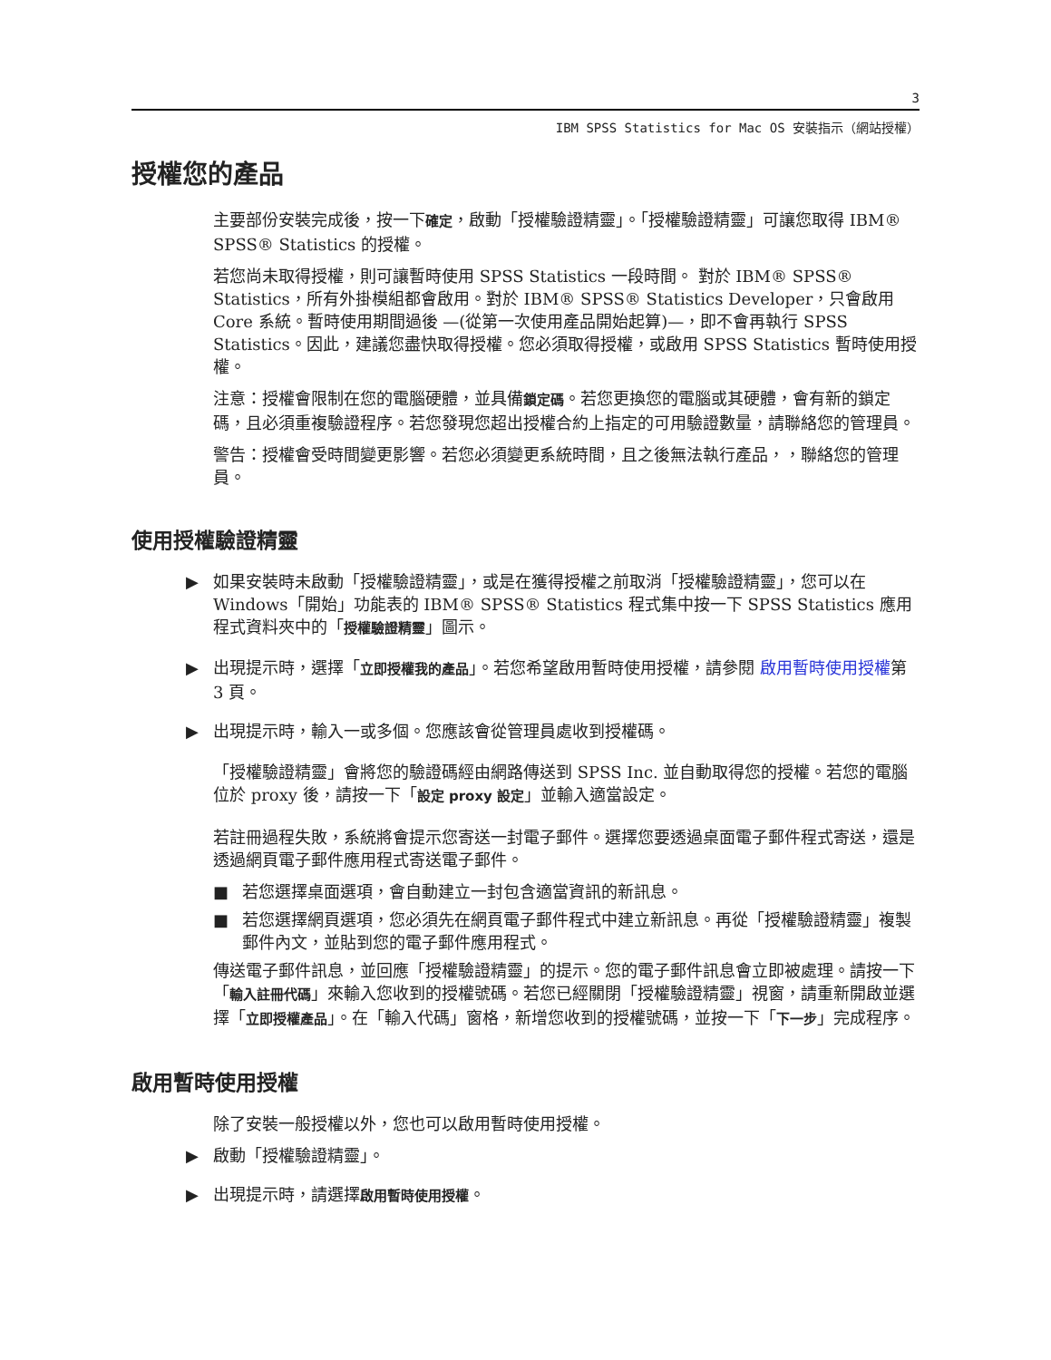3
IBM SPSS Statistics for Mac OS 安裝指示（網站授權）
授權您的產品
主要部份安裝完成後，按一下確定，啟動「授權驗證精靈」。「授權驗證精靈」可讓您取得 IBM® SPSS® Statistics 的授權。
若您尚未取得授權，則可讓暫時使用 SPSS Statistics 一段時間。 對於 IBM® SPSS® Statistics，所有外掛模組都會啟用。對於 IBM® SPSS® Statistics Developer，只會啟用 Core 系統。暫時使用期間過後 —(從第一次使用產品開始起算)—，即不會再執行 SPSS Statistics。因此，建議您盡快取得授權。您必須取得授權，或啟用 SPSS Statistics 暫時使用授權。
注意：授權會限制在您的電腦硬體，並具備鎖定碼。若您更換您的電腦或其硬體，會有新的鎖定碼，且必須重複驗證程序。若您發現您超出授權合約上指定的可用驗證數量，請聯絡您的管理員。
警告：授權會受時間變更影響。若您必須變更系統時間，且之後無法執行產品，，聯絡您的管理員。
使用授權驗證精靈
▶ 如果安裝時未啟動「授權驗證精靈」，或是在獲得授權之前取消「授權驗證精靈」，您可以在 Windows「開始」功能表的 IBM® SPSS® Statistics 程式集中按一下 SPSS Statistics 應用程式資料夾中的「授權驗證精靈」圖示。
▶ 出現提示時，選擇「立即授權我的產品」。若您希望啟用暫時使用授權，請參閱 啟用暫時使用授權第 3 頁。
▶ 出現提示時，輸入一或多個。您應該會從管理員處收到授權碼。
「授權驗證精靈」會將您的驗證碼經由網路傳送到 SPSS Inc. 並自動取得您的授權。若您的電腦位於 proxy 後，請按一下「設定 proxy 設定」並輸入適當設定。
若註冊過程失敗，系統將會提示您寄送一封電子郵件。選擇您要透過桌面電子郵件程式寄送，還是透過網頁電子郵件應用程式寄送電子郵件。
■ 若您選擇桌面選項，會自動建立一封包含適當資訊的新訊息。
■ 若您選擇網頁選項，您必須先在網頁電子郵件程式中建立新訊息。再從「授權驗證精靈」複製郵件內文，並貼到您的電子郵件應用程式。
傳送電子郵件訊息，並回應「授權驗證精靈」的提示。您的電子郵件訊息會立即被處理。請按一下「輸入註冊代碼」來輸入您收到的授權號碼。若您已經關閉「授權驗證精靈」視窗，請重新開啟並選擇「立即授權產品」。在「輸入代碼」窗格，新增您收到的授權號碼，並按一下「下一步」完成程序。
啟用暫時使用授權
除了安裝一般授權以外，您也可以啟用暫時使用授權。
▶ 啟動「授權驗證精靈」。
▶ 出現提示時，請選擇啟用暫時使用授權。